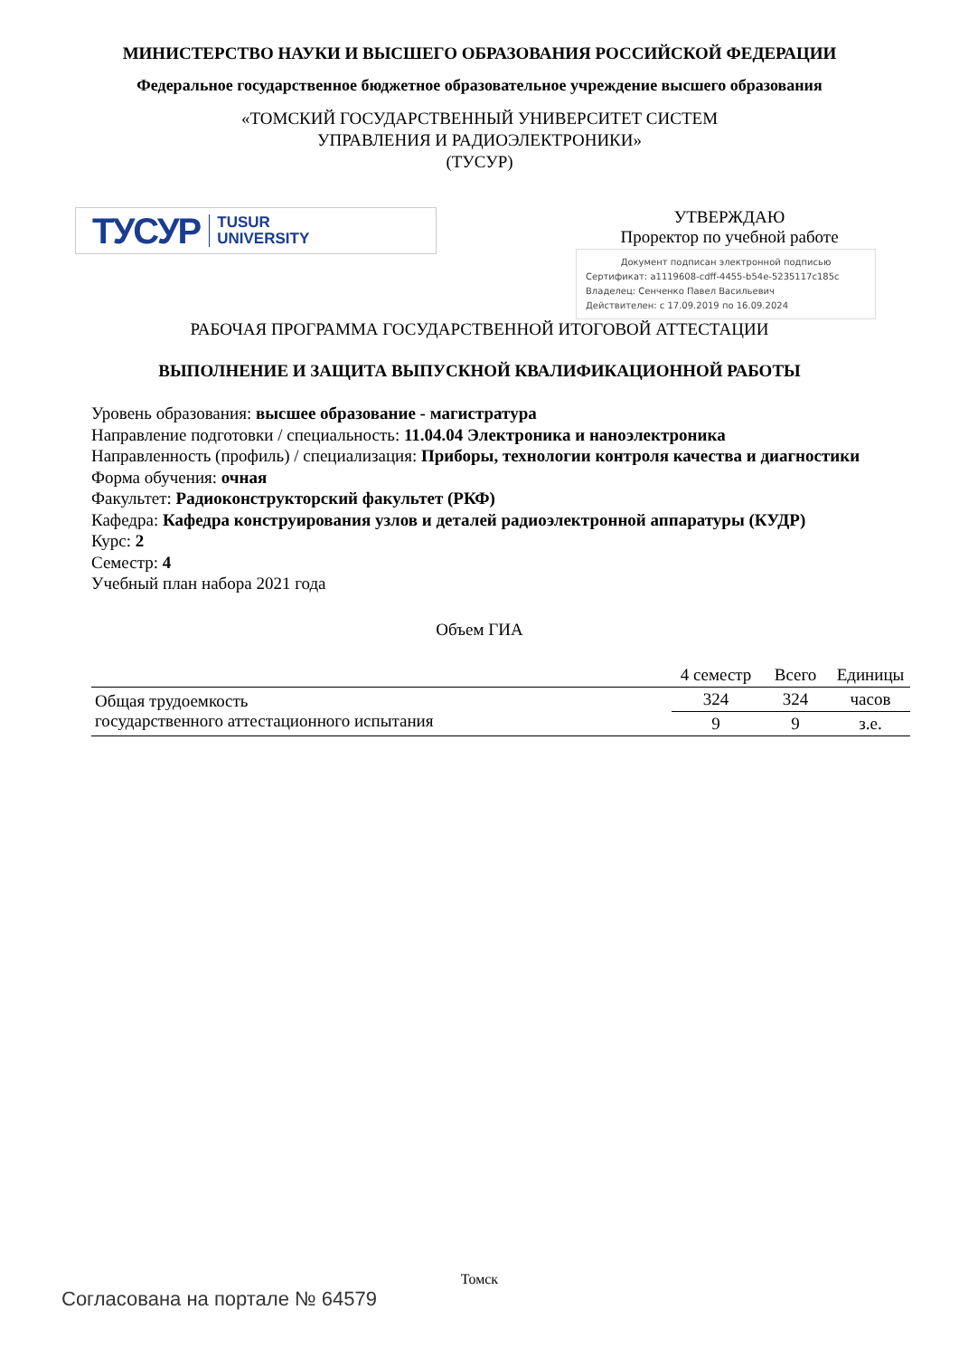МИНИСТЕРСТВО НАУКИ И ВЫСШЕГО ОБРАЗОВАНИЯ РОССИЙСКОЙ ФЕДЕРАЦИИ
Федеральное государственное бюджетное образовательное учреждение высшего образования
«ТОМСКИЙ ГОСУДАРСТВЕННЫЙ УНИВЕРСИТЕТ СИСТЕМ
УПРАВЛЕНИЯ И РАДИОЭЛЕКТРОНИКИ»
(ТУСУР)
ТУСУР TUSUR
UNIVERSITY
УТВЕРЖДАЮ
Проректор по учебной работе
Документ подписан электронной подписью
Сертификат: a1119608-cdff-4455-b54e-5235117c185c
Владелец: Сенченко Павел Васильевич
Действителен: с 17.09.2019 по 16.09.2024
РАБОЧАЯ ПРОГРАММА ГОСУДАРСТВЕННОЙ ИТОГОВОЙ АТТЕСТАЦИИ
ВЫПОЛНЕНИЕ И ЗАЩИТА ВЫПУСКНОЙ КВАЛИФИКАЦИОННОЙ РАБОТЫ
Уровень образования: высшее образование - магистратура
Направление подготовки / специальность: 11.04.04 Электроника и наноэлектроника
Направленность (профиль) / специализация: Приборы, технологии контроля качества и диагностики
Форма обучения: очная
Факультет: Радиоконструкторский факультет (РКФ)
Кафедра: Кафедра конструирования узлов и деталей радиоэлектронной аппаратуры (КУДР)
Курс: 2
Семестр: 4
Учебный план набора 2021 года
Объем ГИА
| | 4 семестр | Всего | Единицы |
| Общая трудоемкость государственного аттестационного испытания | 324 | 324 | часов |
| | 9 | 9 | з.е. |
Томск
Согласована на портале № 64579